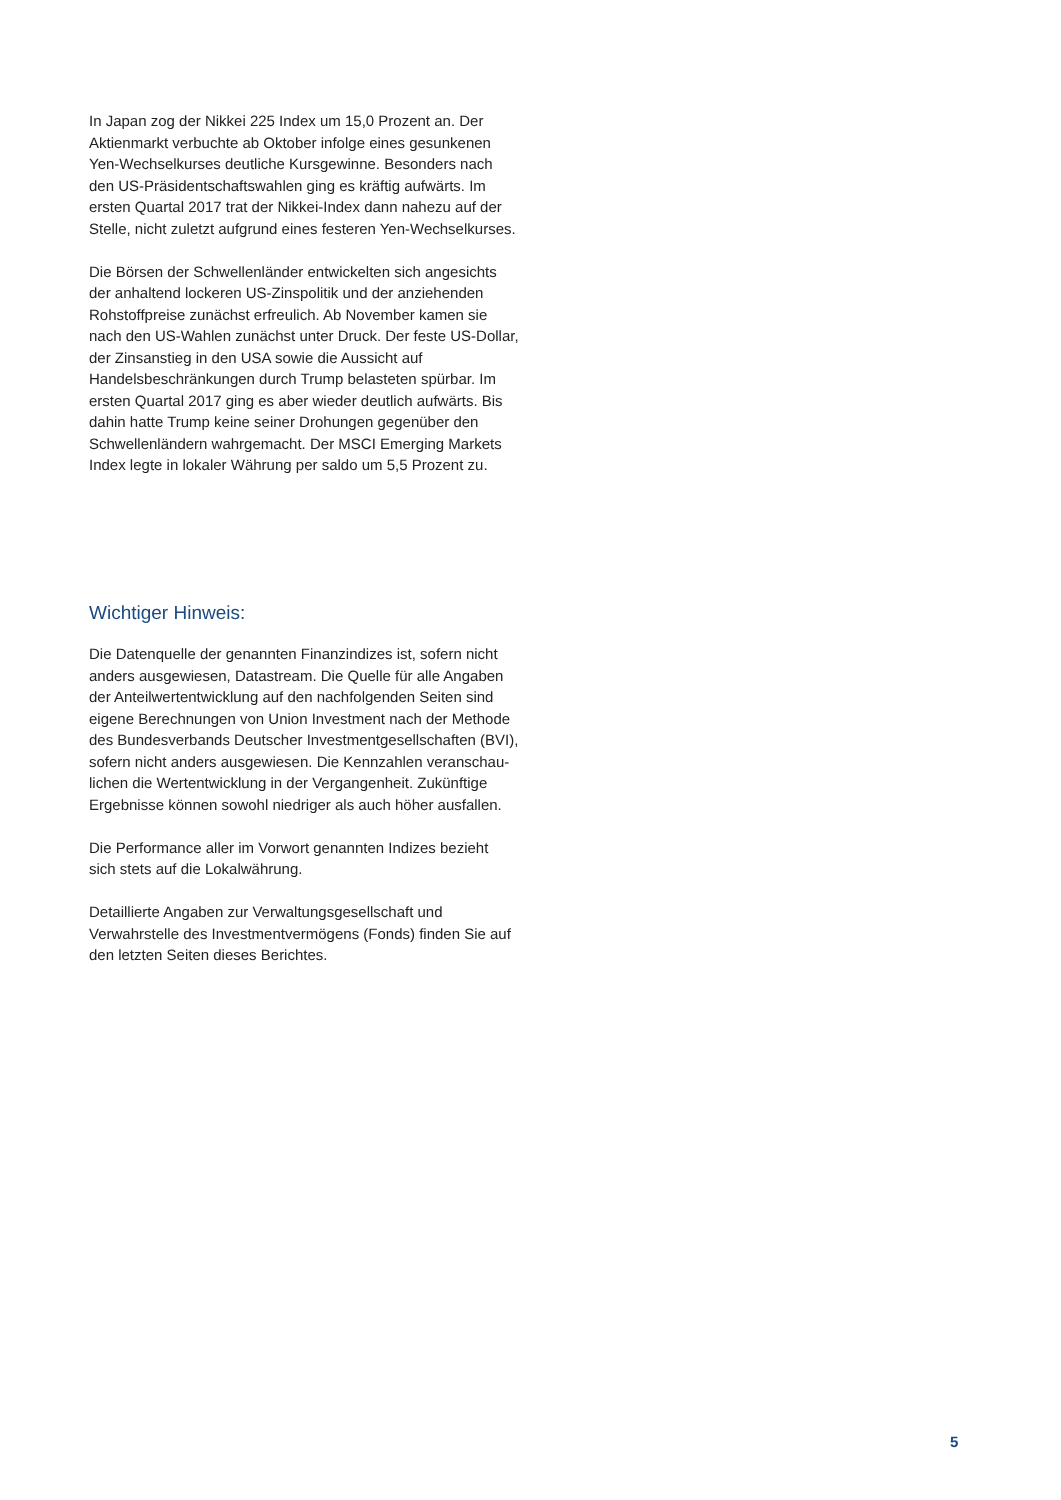In Japan zog der Nikkei 225 Index um 15,0 Prozent an. Der Aktienmarkt verbuchte ab Oktober infolge eines gesunkenen Yen-Wechselkurses deutliche Kursgewinne. Besonders nach den US-Präsidentschaftswahlen ging es kräftig aufwärts. Im ersten Quartal 2017 trat der Nikkei-Index dann nahezu auf der Stelle, nicht zuletzt aufgrund eines festeren Yen-Wechselkurses.
Die Börsen der Schwellenländer entwickelten sich angesichts der anhaltend lockeren US-Zinspolitik und der anziehenden Rohstoffpreise zunächst erfreulich. Ab November kamen sie nach den US-Wahlen zunächst unter Druck. Der feste US-Dollar, der Zinsanstieg in den USA sowie die Aussicht auf Handelsbeschränkungen durch Trump belasteten spürbar. Im ersten Quartal 2017 ging es aber wieder deutlich aufwärts. Bis dahin hatte Trump keine seiner Drohungen gegenüber den Schwellenländern wahrgemacht. Der MSCI Emerging Markets Index legte in lokaler Währung per saldo um 5,5 Prozent zu.
Wichtiger Hinweis:
Die Datenquelle der genannten Finanzindizes ist, sofern nicht anders ausgewiesen, Datastream. Die Quelle für alle Angaben der Anteilwertentwicklung auf den nachfolgenden Seiten sind eigene Berechnungen von Union Investment nach der Methode des Bundesverbands Deutscher Investmentgesellschaften (BVI), sofern nicht anders ausgewiesen. Die Kennzahlen veranschau-lichen die Wertentwicklung in der Vergangenheit. Zukünftige Ergebnisse können sowohl niedriger als auch höher ausfallen.
Die Performance aller im Vorwort genannten Indizes bezieht sich stets auf die Lokalwährung.
Detaillierte Angaben zur Verwaltungsgesellschaft und Verwahrstelle des Investmentvermögens (Fonds) finden Sie auf den letzten Seiten dieses Berichtes.
5